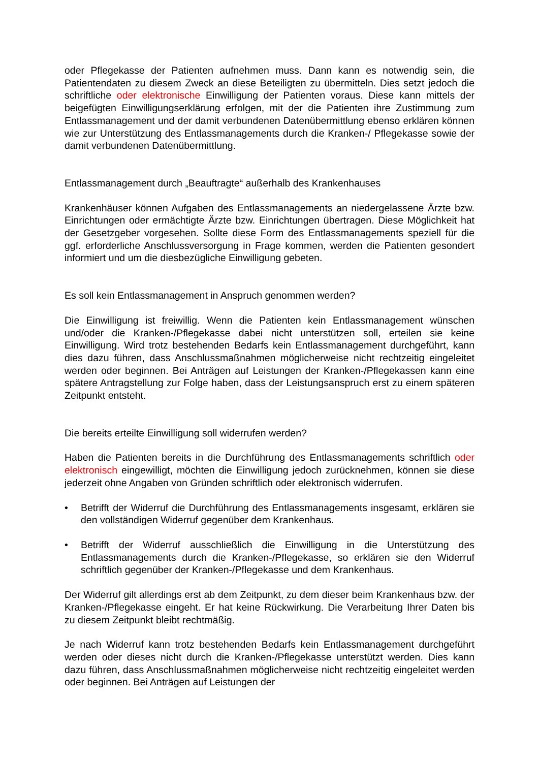oder Pflegekasse der Patienten aufnehmen muss. Dann kann es notwendig sein, die Patientendaten zu diesem Zweck an diese Beteiligten zu übermitteln. Dies setzt jedoch die schriftliche oder elektronische Einwilligung der Patienten voraus. Diese kann mittels der beigefügten Einwilligungserklärung erfolgen, mit der die Patienten ihre Zustimmung zum Entlassmanagement und der damit verbundenen Datenübermittlung ebenso erklären können wie zur Unterstützung des Entlassmanagements durch die Kranken-/ Pflegekasse sowie der damit verbundenen Datenübermittlung.
Entlassmanagement durch „Beauftragte“ außerhalb des Krankenhauses
Krankenhäuser können Aufgaben des Entlassmanagements an niedergelassene Ärzte bzw. Einrichtungen oder ermächtigte Ärzte bzw. Einrichtungen übertragen. Diese Möglichkeit hat der Gesetzgeber vorgesehen. Sollte diese Form des Entlassmanagements speziell für die ggf. erforderliche Anschlussversorgung in Frage kommen, werden die Patienten gesondert informiert und um die diesbezügliche Einwilligung gebeten.
Es soll kein Entlassmanagement in Anspruch genommen werden?
Die Einwilligung ist freiwillig. Wenn die Patienten kein Entlassmanagement wünschen und/oder die Kranken-/Pflegekasse dabei nicht unterstützen soll, erteilen sie keine Einwilligung. Wird trotz bestehenden Bedarfs kein Entlassmanagement durchgeführt, kann dies dazu führen, dass Anschlussmaßnahmen möglicherweise nicht rechtzeitig eingeleitet werden oder beginnen. Bei Anträgen auf Leistungen der Kranken-/Pflegekassen kann eine spätere Antragstellung zur Folge haben, dass der Leistungsanspruch erst zu einem späteren Zeitpunkt entsteht.
Die bereits erteilte Einwilligung soll widerrufen werden?
Haben die Patienten bereits in die Durchführung des Entlassmanagements schriftlich oder elektronisch eingewilligt, möchten die Einwilligung jedoch zurücknehmen, können sie diese jederzeit ohne Angaben von Gründen schriftlich oder elektronisch widerrufen.
• Betrifft der Widerruf die Durchführung des Entlassmanagements insgesamt, erklären sie den vollständigen Widerruf gegenüber dem Krankenhaus.
• Betrifft der Widerruf ausschließlich die Einwilligung in die Unterstützung des Entlassmanagements durch die Kranken-/Pflegekasse, so erklären sie den Widerruf schriftlich gegenüber der Kranken-/Pflegekasse und dem Krankenhaus.
Der Widerruf gilt allerdings erst ab dem Zeitpunkt, zu dem dieser beim Krankenhaus bzw. der Kranken-/Pflegekasse eingeht. Er hat keine Rückwirkung. Die Verarbeitung Ihrer Daten bis zu diesem Zeitpunkt bleibt rechtmäßig.
Je nach Widerruf kann trotz bestehenden Bedarfs kein Entlassmanagement durchgeführt werden oder dieses nicht durch die Kranken-/Pflegekasse unterstützt werden. Dies kann dazu führen, dass Anschlussmaßnahmen möglicherweise nicht rechtzeitig eingeleitet werden oder beginnen. Bei Anträgen auf Leistungen der